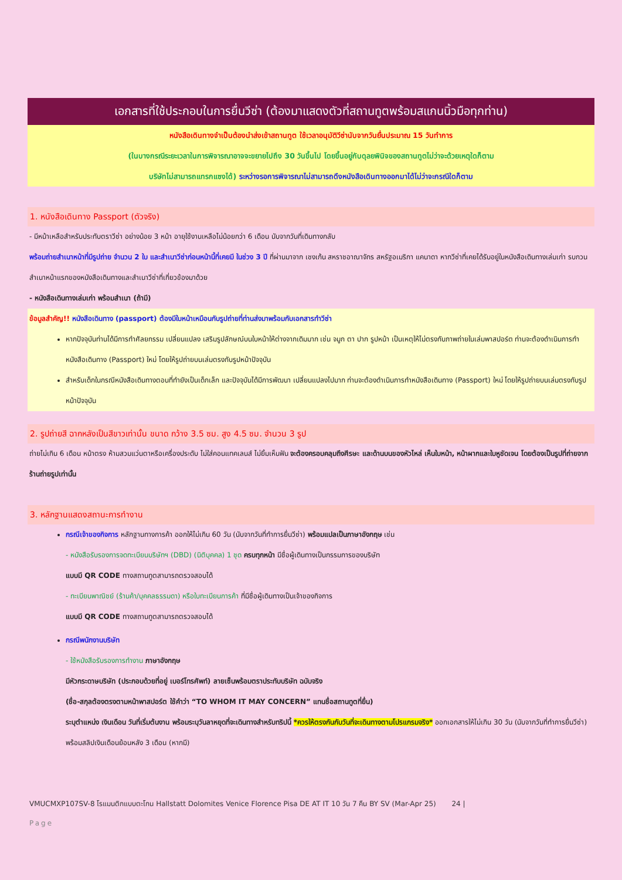เอกสารที่ใช้ประกอบในการยื่นวีซ่า (ต้องมาแสดงตัวที่สถานทูตพร้อมสแกนนิ้วมือทุกท่าน)
หนังสือเดินทางจำเป็นต้องนำส่งเข้าสถานทูต ใช้เวลาอนุมัติวีซ่านับจากวันยื่นประมาณ 15 วันทำการ
(ในบางกรณีระยะเวลาในการพิจารณาอาจจะขยายไปถึง 30 วันขึ้นไป โดยขึ้นอยู่กับดุลยพินิจของสถานทูตไม่ว่าจะด้วยเหตุใดก็ตาม
บริษัทไม่สามารถแทรกแซงได้) ระหว่างรอการพิจารณาไม่สามารถดึงหนังสือเดินทางออกมาได้ไม่ว่าจะกรณีใดก็ตาม
1. หนังสือเดินทาง Passport (ตัวจริง)
- มีหน้าเหลือสำหรับประทับตราวีซ่า อย่างน้อย 3 หน้า อายุใช้งานเหลือไม่น้อยกว่า 6 เดือน นับจากวันที่เดินทางกลับ
พร้อมถ่ายสำเนาหน้าที่มีรูปถ่าย จำนวน 2 ใบ และสำเนาวีซ่าก่อนหน้านี้ที่เคยมี ในช่วง 3 ปี ที่ผ่านมาจาก เชงเก้น สหราชอาณาจักร สหรัฐอเมริกา แคนาดา หากวีซ่าที่เคยได้รับอยู่ในหนังสือเดินทางเล่มเก่า รบกวนสำเนาหน้าแรกของหนังสือเดินทางและสำเนาวีซ่าที่เกี่ยวข้องมาด้วย
- หนังสือเดินทางเล่มเก่า พร้อมสำเนา (ถ้ามี)
ข้อมูลสำคัญ!! หนังสือเดินทาง (passport) ต้องมีใบหน้าเหมือนกับรูปถ่ายที่ท่านส่งมาพร้อมกับเอกสารทำวีซ่า
หากปัจจุบันท่านได้มีการทำศัลยกรรม เปลี่ยนแปลง เสริมรูปลักษณ์บนใบหน้าให้ต่างจากเดิมมาก เช่น จมูก ตา ปาก รูปหน้า เป็นเหตุให้ไม่ตรงกับภาพถ่ายในเล่มพาสปอร์ต ท่านจะต้องดำเนินการทำหนังสือเดินทาง (Passport) ใหม่ โดยให้รูปถ่ายบนเล่มตรงกับรูปหน้าปัจจุบัน
สำหรับเด็กในกรณีหนังสือเดินทางตอนที่ทำยังเป็นเด็กเล็ก และปัจจุบันได้มีการพัฒนา เปลี่ยนแปลงไปมาก ท่านจะต้องดำเนินการทำหนังสือเดินทาง (Passport) ใหม่ โดยให้รูปถ่ายบนเล่มตรงกับรูปหน้าปัจจุบัน
2. รูปถ่ายสี ฉากหลังเป็นสีขาวเท่านั้น ขนาด กว้าง 3.5 ซม. สูง 4.5 ซม. จำนวน 3 รูป
ถ่ายไม่เกิน 6 เดือน หน้าตรง ห้ามสวมแว่นตาหรือเครื่องประดับ ไม่ใส่คอนแทคเลนส์ ไม่ยิ้มเห็นฟัน จะต้องครอบคลุมถึงศีรษะ และด้านบนของหัวไหล่ เห็นใบหน้า, หน้าผากและใบหูชัดเจน โดยต้องเป็นรูปที่ถ่ายจากร้านถ่ายรูปเท่านั้น
3. หลักฐานแสดงสถานะการทำงาน
กรณีเจ้าของกิจการ หลักฐานทางการค้า ออกให้ไม่เกิน 60 วัน (นับจากวันที่ทำการยื่นวีซ่า) พร้อมแปลเป็นภาษาอังกฤษ เช่น
- หนังสือรับรองการจดทะเบียนบริษัทฯ (DBD) (นิติบุคคล) 1 ชุด ครบทุกหน้า มีชื่อผู้เดินทางเป็นกรรมการของบริษัท
แบบมี QR CODE ทางสถานทูตสามารถตรวจสอบได้
- ทะเบียนพาณิชย์ (ร้านค้า/บุคคลธรรมดา) หรือใบทะเบียนการค้า ที่มีชื่อผู้เดินทางเป็นเจ้าของกิจการ
แบบมี QR CODE ทางสถานทูตสามารถตรวจสอบได้
กรณีพนักงานบริษัท
- ใช้หนังสือรับรองการทำงาน ภาษาอังกฤษ
มีหัวกระดาษบริษัท (ประกอบด้วยที่อยู่ เบอร์โทรศัพท์) ลายเซ็นพร้อมตราประทับบริษัท ฉบับจริง
(ชื่อ-สกุลต้องตรงตามหน้าพาสปอร์ต ใช้คำว่า “TO WHOM IT MAY CONCERN” แทนชื่อสถานทูตที่ยื่น)
ระบุตำแหน่ง เงินเดือน วันที่เริ่มต้นงาน พร้อมระบุวันลาหยุดที่จะเดินทางสำหรับทริปนี้ *ควรให้ตรงกันกับวันที่จะเดินทางตามโปรแกรมจริง* ออกเอกสารให้ไม่เกิน 30 วัน (นับจากวันที่ทำการยื่นวีซ่า) พร้อมสลิปเงินเดือนย้อนหลัง 3 เดือน (หากมี)
VMUCMXP107SV-8 โรแมนติกแบบตะโกน Hallstatt Dolomites Venice Florence Pisa DE AT IT 10 วัน 7 คืน BY SV (Mar-Apr 25) 24 |
Page